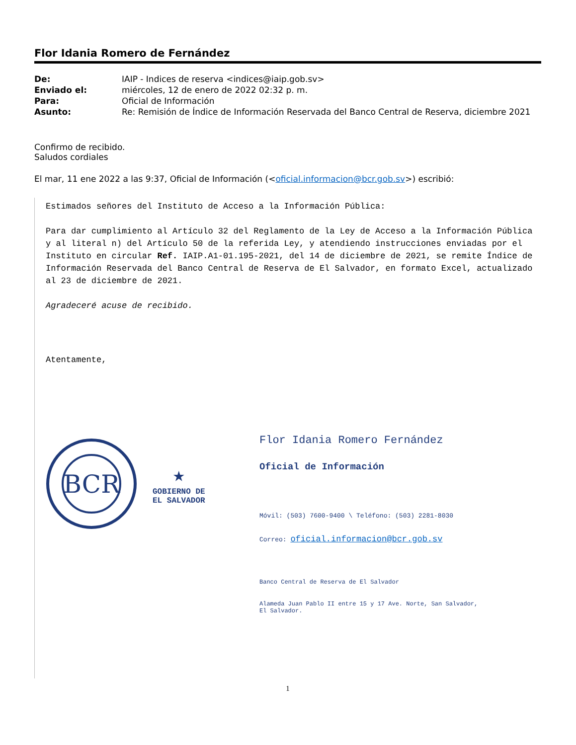Flor Idania Romero de Fernández
| De: | IAIP - Indices de reserva <indices@iaip.gob.sv> |
| Enviado el: | miércoles, 12 de enero de 2022 02:32 p. m. |
| Para: | Oficial de Información |
| Asunto: | Re: Remisión de Índice de Información Reservada del Banco Central de Reserva, diciembre 2021 |
Confirmo de recibido.
Saludos cordiales
El mar, 11 ene 2022 a las 9:37, Oficial de Información (<oficial.informacion@bcr.gob.sv>) escribió:
Estimados señores del Instituto de Acceso a la Información Pública:
Para dar cumplimiento al Artículo 32 del Reglamento de la Ley de Acceso a la Información Pública y al literal n) del Artículo 50 de la referida Ley, y atendiendo instrucciones enviadas por el Instituto en circular Ref. IAIP.A1-01.195-2021, del 14 de diciembre de 2021, se remite Índice de Información Reservada del Banco Central de Reserva de El Salvador, en formato Excel, actualizado al 23 de diciembre de 2021.
Agradeceré acuse de recibido.
Atentamente,
BCR
★
GOBIERNO DE
EL SALVADOR
Flor Idania Romero Fernández
Oficial de Información
Móvil: (503) 7600-9400 \ Teléfono: (503) 2281-8030
Correo: oficial.informacion@bcr.gob.sv
Banco Central de Reserva de El Salvador
Alameda Juan Pablo II entre 15 y 17 Ave. Norte, San Salvador,
El Salvador.
1